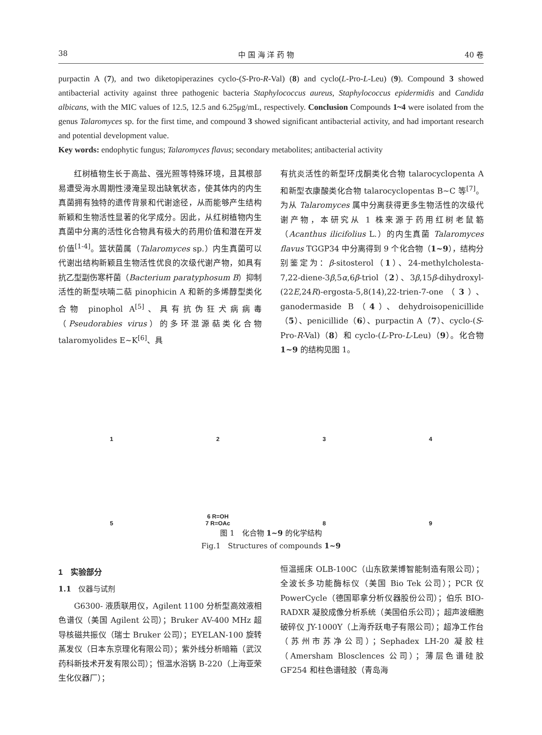38 中 国 海 洋 药 物 40 卷
purpactin A (7), and two diketopiperazines cyclo-(S-Pro-R-Val) (8) and cyclo(L-Pro-L-Leu) (9). Compound 3 showed antibacterial activity against three pathogenic bacteria Staphylococcus aureus, Staphylococcus epidermidis and Candida albicans, with the MIC values of 12.5, 12.5 and 6.25μg/mL, respectively. Conclusion Compounds 1~4 were isolated from the genus Talaromyces sp. for the first time, and compound 3 showed significant antibacterial activity, and had important research and potential development value.
Key words: endophytic fungus; Talaromyces flavus; secondary metabolites; antibacterial activity
红树植物生长于高盐、强光照等特殊环境，且其根部易遭受海水周期性浸淹呈现出缺氧状态，使其体内的内生真菌拥有独特的遗传背景和代谢途径，从而能够产生结构新颖和生物活性显著的化学成分。因此，从红树植物内生真菌中分离的活性化合物具有极大的药用价值和潜在开发价值<sup>[1-4]</sup>。篮状菌属（Talaromyces sp.）内生真菌可以代谢出结构新颖且生物活性优良的次级代谢产物，如具有抗乙型副伤寒杆菌（Bacterium paratyphosum B）抑制活性的新型呋喃二萜 pinophicin A 和新的多烯醇型类化合物 pinophol A<sup>[5]</sup>、具有抗伪狂犬病病毒（Pseudorabies virus）的多环混源萜类化合物 talaromyolides E~K<sup>[6]</sup>、具
有抗炎活性的新型环戊酮类化合物 talarocyclopenta A 和新型衣康酸类化合物 talarocyclopentas B~C 等<sup>[7]</sup>。为从 Talaromyces 属中分离获得更多生物活性的次级代谢产物，本研究从 1 株来源于药用红树老鼠簕（Acanthus ilicifolius L.）的内生真菌 Talaromyces flavus TGGP34 中分离得到 9 个化合物（1~9），结构分别鉴定为：β-sitosterol（1）、24-methylcholesta-7,22-diene-3β,5α,6β-triol（2）、3β,15β-dihydroxyl-(22E,24R)-ergosta-5,8(14),22-trien-7-one（3）、ganodermaside B（4）、dehydroisopenicillide（5）、penicillide（6）、purpactin A（7）、cyclo-(S-Pro-R-Val)（8）和 cyclo-(L-Pro-L-Leu)（9）。化合物 1~9 的结构见图 1。
1
2
3
4
5
6 R=OH
7 R=OAc
8
9
图 1　化合物 1~9 的化学结构
Fig.1　Structures of compounds 1~9
1　实验部分
1.1　仪器与试剂
G6300- 液质联用仪，Agilent 1100 分析型高效液相色谱仪（美国 Agilent 公司）；Bruker AV-400 MHz 超导核磁共振仪（瑞士 Bruker 公司）；EYELAN-100 旋转蒸发仪（日本东京理化有限公司）；紫外线分析暗箱（武汉药科新技术开发有限公司）；恒温水浴锅 B-220（上海亚荣生化仪器厂）；
恒温摇床 OLB-100C（山东欧莱博智能制造有限公司）；全波长多功能酶标仪（美国 Bio Tek 公司）；PCR 仪 PowerCycle（德国耶拿分析仪器股份公司）；伯乐 BIO-RADXR 凝胶成像分析系统（美国伯乐公司）；超声波细胞破碎仪 JY-1000Y（上海乔跃电子有限公司）；超净工作台（苏州市苏净公司）；Sephadex LH-20 凝胶柱（Amersham Blosclences 公司）；薄层色谱硅胶 GF254 和柱色谱硅胶（青岛海